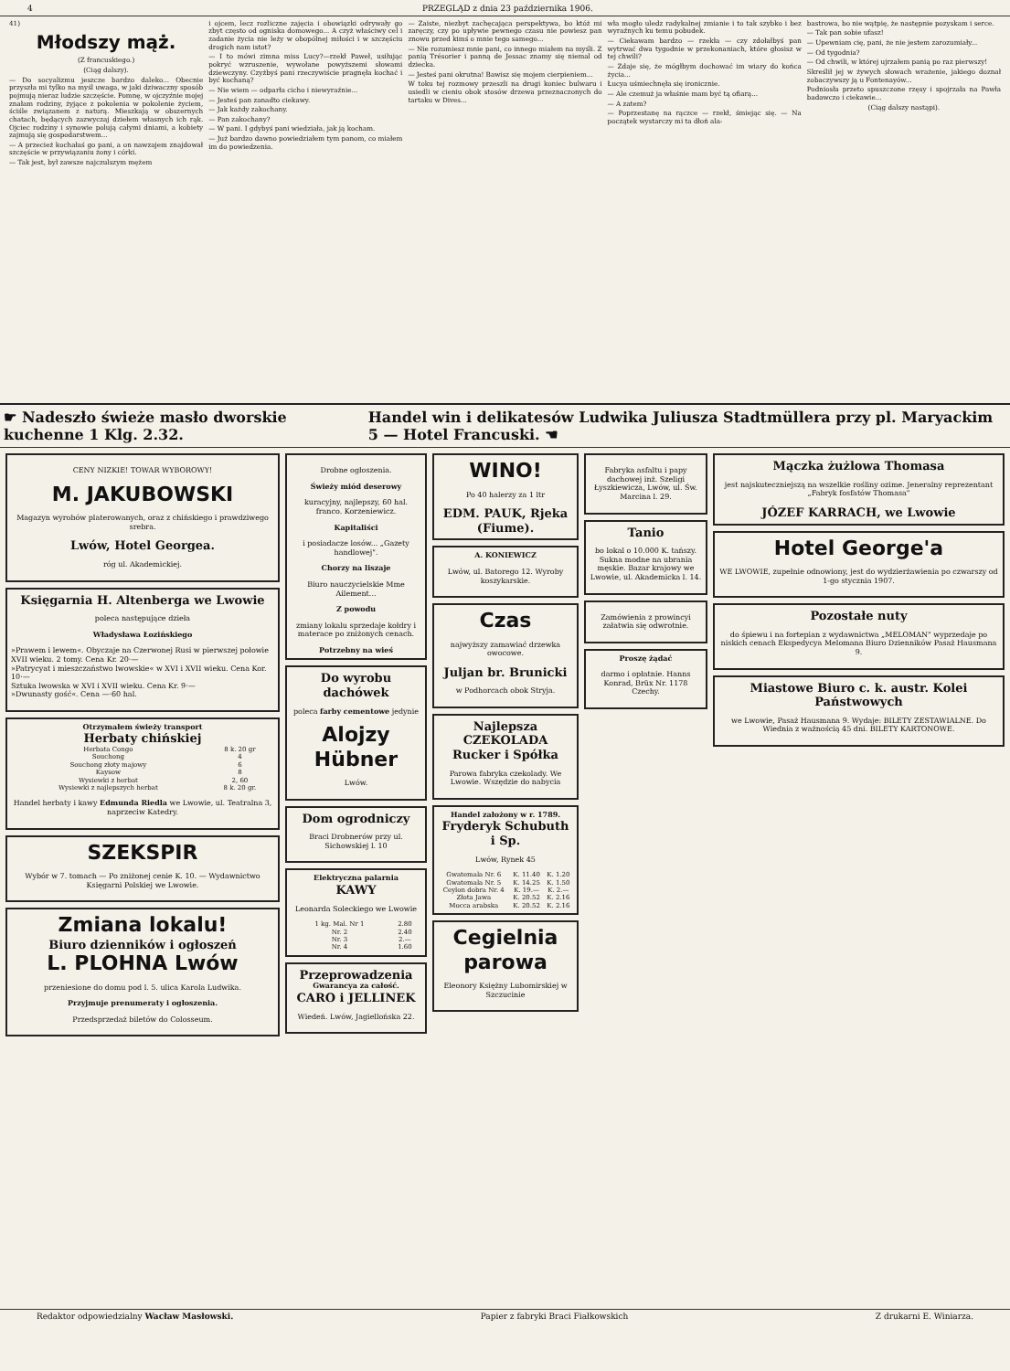4 PRZEGLĄD z dnia 23 października 1906.
41)
Młodszy mąż.
(Z francuskiego.)
(Ciąg dalszy).
— Do socyalizmu jeszcze bardzo daleko... Obecnie przyszła mi tylko na myśl uwaga, w jaki dziwaczny sposób pojmują nieraz ludzie szczęście. Pomnę, w ojczyźnie mojej znałam rodziny, żyjące z pokolenia w pokolenie życiem, ściśle związanem z naturą. Mieszkają w obszernych chatach, będących zazwyczaj dziełem własnych ich rąk. Ojciec rodziny i synowie polują całymi dniami, a kobiety zajmują się gospodarstwem...
— A przecież kochałaś go pani, a on nawzajem znajdował szczęście w przywiązaniu żony i córki.
— Tak jest, był zawsze najczulszym mężem
i ojcem, lecz rozliczne zajęcia i obowiązki odrywały go zbyt często od ogniska domowego... A czyż właściwy cel i zadanie życia nie leży w obopólnej miłości i w szczęściu drogich nam istot?
— I to mówi zimna miss Lucy?—rzekł Paweł, usiłując pokryć wzruszenie, wywołane powyższemi słowami dziewczyny. Czyżbyś pani rzeczywiście pragnęła kochać i być kochaną?
— Nie wiem — odparła cicho i niewyraźnie...
— Jesteś pan zanadto ciekawy.
— Jak każdy zakochany.
— Pan zakochany?
— W pani. I gdybyś pani wiedziała, jak ją kocham.
— Już bardzo dawno powiedziałem tym panom, co miałem im do powiedzenia.
— Zaiste, niezbyt zachęcająca perspektywa, bo któż mi zaręczy, czy po upływie pewnego czasu nie powiesz pan znowu przed kimś o mnie tego samego...
— Nie rozumiesz mnie pani, co innego miałem na myśli. Z panią Trésorier i panną de Jessac znamy się niemal od dziecka.
— Jesteś pani okrutna! Bawisz się mojem cierpieniem...
W toku tej rozmowy przeszli na drugi koniec bulwaru i usiedli w cieniu obok stosów drzewa przeznaczonych do tartaku w Dives...
wła mogło uledz radykalnej zmianie i to tak szybko i bez wyraźnych ku temu pobudek.
— Ciekawam bardzo — rzekła — czy zdołałbyś pan wytrwać dwa tygodnie w przekonaniach, które głosisz w tej chwili?
— Zdaje się, że mógłbym dochować im wiary do końca życia...
Łucya uśmiechnęła się ironicznie.
— Ale czemuż ja właśnie mam być tą ofiarą...
— A zatem?
— Poprzestanę na rączce — rzekł, śmiejąc się. — Na początek wystarczy mi ta dłoń ala-
bastrowa, bo nie wątpię, że następnie pozyskam i serce.
— Tak pan sobie ufasz!
— Upewniam cię, pani, że nie jestem zarozumiały...
— Od tygodnia?
— Od chwili, w której ujrzałem panią po raz pierwszy!
Skreślił jej w żywych słowach wrażenie, jakiego doznał zobaczywszy ją u Fontenayów...
Podniosła przeto spuszczone rzęsy i spojrzała na Pawła badawczo i ciekawie...
(Ciąg dalszy nastąpi).
☛ Nadeszło świeże masło dworskie kuchenne 1 Klg. 2.32. Handel win i delikatesów Ludwika Juliusza Stadtmüllera przy pl. Maryackim 5 — Hotel Francuski. ☚
CENY NIZKIE! TOWAR WYBOROWY!
M. JAKUBOWSKI
Magazyn wyrobów platerowanych, oraz z chińskiego i prawdziwego srebra.
Lwów, Hotel Georgea.
róg ul. Akademickiej.
Księgarnia H. Altenberga we Lwowie
poleca następujące dzieła
Władysława Łozińskiego
»Prawem i lewem«. Obyczaje na Czerwonej Rusi w pierwszej połowie XVII wieku. 2 tomy. Cena Kr. 20·—
»Patrycyat i mieszczaństwo lwowskie« w XVI i XVII wieku. Cena Kor. 10·—
Sztuka lwowska w XVI i XVII wieku. Cena Kr. 9·—
»Dwunasty gość«. Cena —·60 hal.
Otrzymałem świeży transport
Herbaty chińskiej
| Herbata Congo | 8 k. 20 gr |
| Souchong | 4 |
| Souchong złoty majowy | 6 |
| Kaysow | 8 |
| Wysiewki z herbat | 2, 60 |
| Wysiewki z najlepszych herbat | 8 k. 20 gr. |
Handel herbaty i kawy Edmunda Riedla we Lwowie, ul. Teatralna 3, naprzeciw Katedry.
SZEKSPIR
Wybór w 7. tomach — Po zniżonej cenie K. 10. — Wydawnictwo Księgarni Polskiej we Lwowie.
Zmiana lokalu!
Biuro dzienników i ogłoszeń
L. PLOHNA Lwów
przeniesione do domu pod l. 5. ulica Karola Ludwika.
Przyjmuje prenumeraty i ogłoszenia.
Przedsprzedaż biletów do Colosseum.
Drobne ogłoszenia.
Świeży miód deserowy
kuracyjny, najlepszy, 60 hal. franco. Korzeniewicz.
Kapitaliści
i posiadacze losów... „Gazety handlowej".
Chorzy na liszaje
Biuro nauczycielskie Mme Ailement...
Z powodu
zmiany lokalu sprzedaje kołdry i materace po zniżonych cenach.
Potrzebny na wieś
Do wyrobu dachówek
poleca farby cementowe jedynie
Alojzy Hübner
Lwów.
Dom ogrodniczy
Braci Drobnerów przy ul. Sichowskiej l. 10
Elektryczna palarnia
KAWY
Leonarda Soleckiego we Lwowie
| 1 kg. Mal. Nr 1 | 2.80 |
| Nr. 2 | 2.40 |
| Nr. 3 | 2.— |
| Nr. 4 | 1.60 |
Przeprowadzenia
Gwarancya za całość.
CARO i JELLINEK
Wiedeń. Lwów, Jagiellońska 22.
WINO!
Po 40 halerzy za 1 ltr
EDM. PAUK, Rjeka (Fiume).
A. KONIEWICZ
Lwów, ul. Batorego 12. Wyroby koszykarskie.
Czas
najwyższy zamawiać drzewka owocowe.
Juljan br. Brunicki
w Podhorcach obok Stryja.
Najlepsza CZEKOLADA Rucker i Spółka
Parowa fabryka czekolady. We Lwowie. Wszędzie do nabycia
Handel założony w r. 1789.
Fryderyk Schubuth i Sp.
Lwów, Rynek 45
| Gwatemala Nr. 6 | K. 11.40 | K. 1.20 |
| Gwatemala Nr. 5 | K. 14.25 | K. 1.50 |
| Ceylon dobra Nr. 4 | K. 19.— | K. 2.— |
| Złota Jawa | K. 20.52 | K. 2.16 |
| Mocca arabska | K. 20.52 | K. 2.16 |
Cegielnia parowa
Eleonory Księżny Lubomirskiej w Szczucinie
Fabryka asfaltu i papy dachowej inż. Szeligi Łyszkiewicza, Lwów, ul. Św. Marcina l. 29.
Tanio
bo lokal o 10.000 K. tańszy. Sukna modne na ubrania męskie. Bazar krajowy we Lwowie, ul. Akademicka l. 14.
Zamówienia z prowincyi załatwia się odwrotnie.
Proszę żądać
darmo i opłatnie. Hanns Konrad, Brüx Nr. 1178 Czechy.
Mączka żużlowa Thomasa
jest najskuteczniejszą na wszelkie rośliny ozime. Jeneralny reprezentant „Fabryk fosfatów Thomasa"
JÓZEF KARRACH, we Lwowie
Hotel George'a
WE LWOWIE, zupełnie odnowiony, jest do wydzierżawienia po czwarszy od 1-go stycznia 1907.
Pozostałe nuty
do śpiewu i na fortepian z wydawnictwa „MELOMAN" wyprzedaje po niskich cenach Ekspedycya Melomana Biuro Dzienników Pasaż Hausmana 9.
Miastowe Biuro c. k. austr. Kolei Państwowych
we Lwowie, Pasaż Hausmana 9. Wydaje: BILETY ZESTAWIALNE. Do Wiednia z ważnością 45 dni. BILETY KARTONOWE.
Redaktor odpowiedzialny Wacław Masłowski. Papier z fabryki Braci Fiałkowskich Z drukarni E. Winiarza.